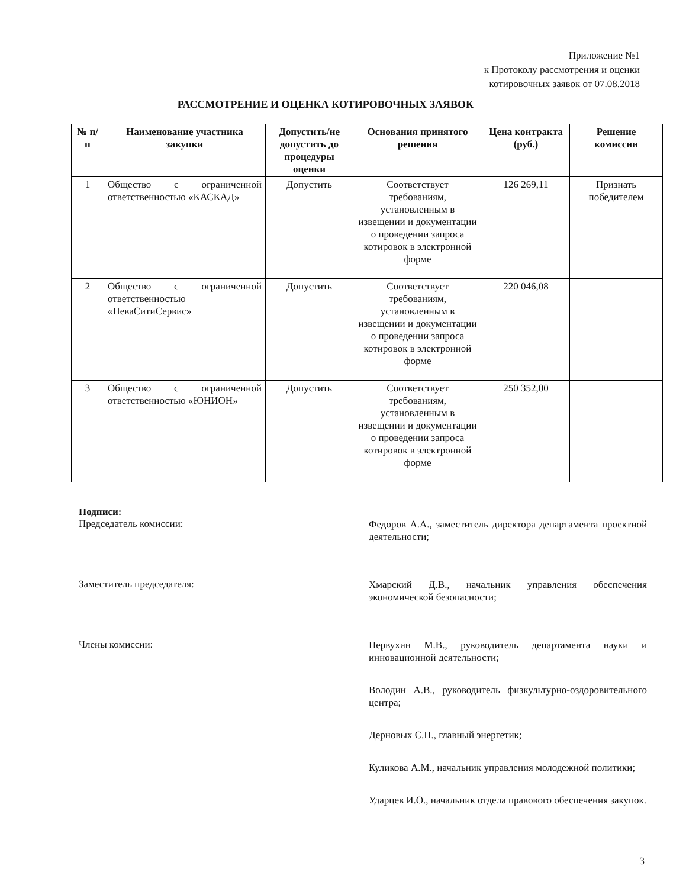Приложение №1
к Протоколу рассмотрения и оценки
котировочных заявок от 07.08.2018
РАССМОТРЕНИЕ И ОЦЕНКА КОТИРОВОЧНЫХ ЗАЯВОК
| № п/п | Наименование участника закупки | Допустить/не допустить до процедуры оценки | Основания принятого решения | Цена контракта (руб.) | Решение комиссии |
| --- | --- | --- | --- | --- | --- |
| 1 | Общество с ограниченной ответственностью «КАСКАД» | Допустить | Соответствует требованиям, установленным в извещении и документации о проведении запроса котировок в электронной форме | 126 269,11 | Признать победителем |
| 2 | Общество с ограниченной ответственностью «НеваСитиСервис» | Допустить | Соответствует требованиям, установленным в извещении и документации о проведении запроса котировок в электронной форме | 220 046,08 | |
| 3 | Общество с ограниченной ответственностью «ЮНИОН» | Допустить | Соответствует требованиям, установленным в извещении и документации о проведении запроса котировок в электронной форме | 250 352,00 | |
Подписи:
Председатель комиссии:
Федоров А.А., заместитель директора департамента проектной деятельности;
Заместитель председателя:
Хмарский Д.В., начальник управления обеспечения экономической безопасности;
Члены комиссии:
Первухин М.В., руководитель департамента науки и инновационной деятельности;
Володин А.В., руководитель физкультурно-оздоровительного центра;
Дерновых С.Н., главный энергетик;
Куликова А.М., начальник управления молодежной политики;
Ударцев И.О., начальник отдела правового обеспечения закупок.
3